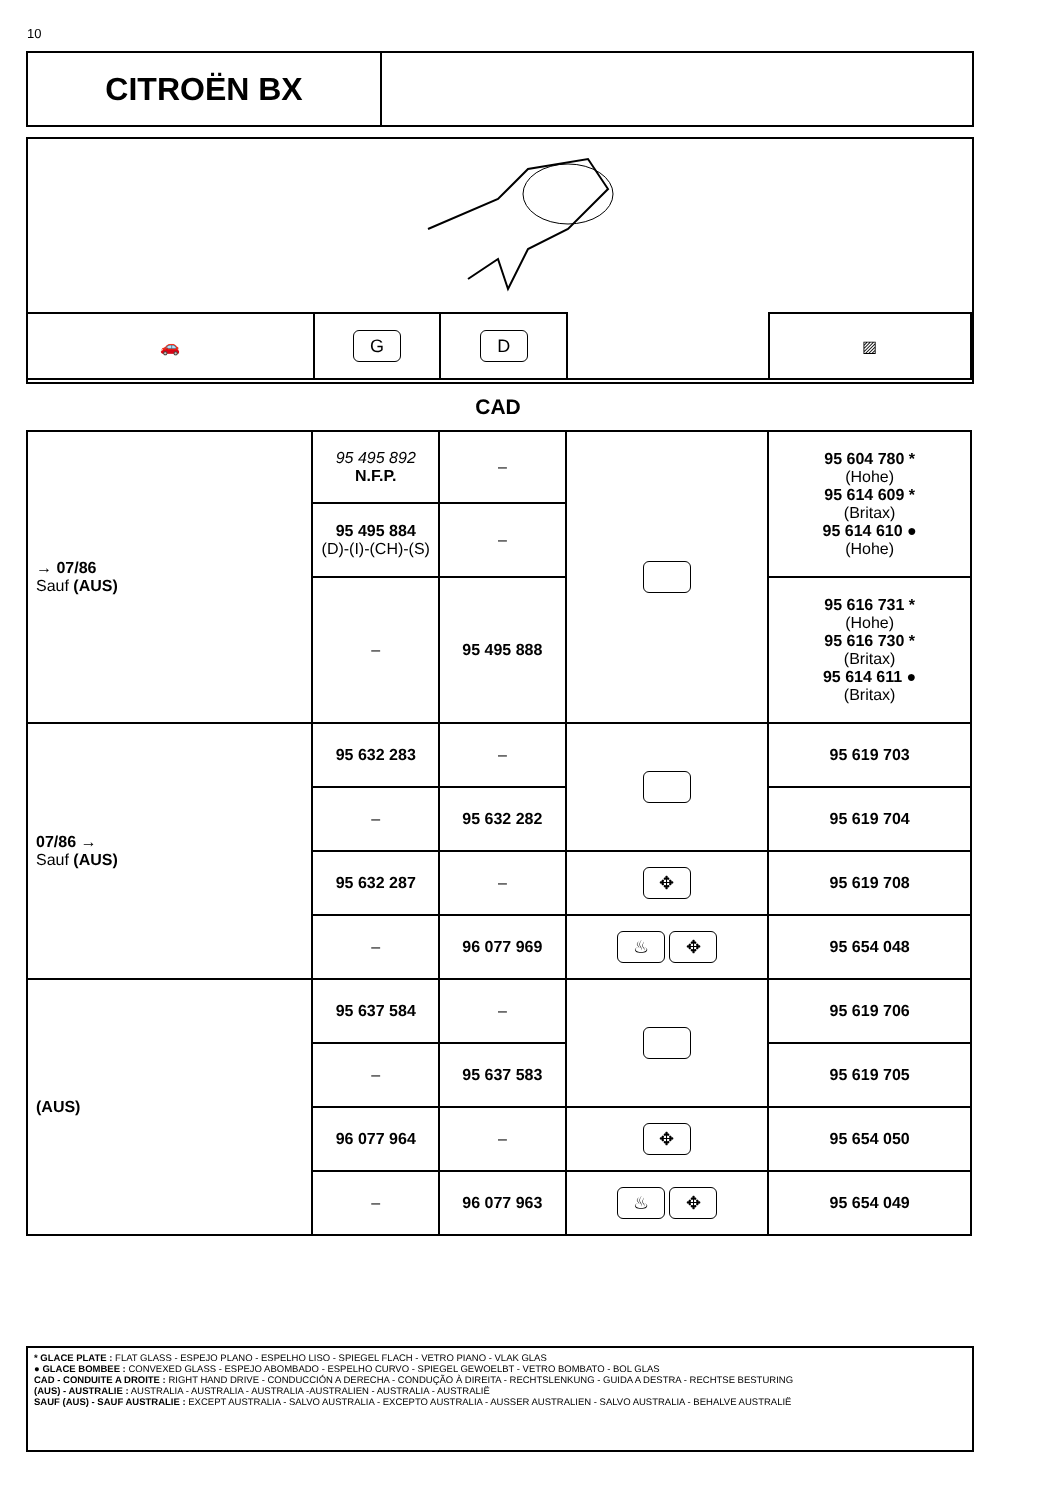10
CITROËN BX
| 🚗 | G | D | | ▨ |
CAD
| → 07/86 Sauf (AUS) | 95 495 892 N.F.P. | – | | 95 604 780 * (Hohe) 95 614 609 * (Britax) 95 614 610 ● (Hohe) |
| | 95 495 884 (D)-(I)-(CH)-(S) | – | | |
| | – | 95 495 888 | | 95 616 731 * (Hohe) 95 616 730 * (Britax) 95 614 611 ● (Britax) |
| 07/86 → Sauf (AUS) | 95 632 283 | – | | 95 619 703 |
| | – | 95 632 282 | | 95 619 704 |
| | 95 632 287 | – | ✥ | 95 619 708 |
| | – | 96 077 969 | ♨ ✥ | 95 654 048 |
| (AUS) | 95 637 584 | – | | 95 619 706 |
| | – | 95 637 583 | | 95 619 705 |
| | 96 077 964 | – | ✥ | 95 654 050 |
| | – | 96 077 963 | ♨ ✥ | 95 654 049 |
* GLACE PLATE : FLAT GLASS - ESPEJO PLANO - ESPELHO LISO - SPIEGEL FLACH - VETRO PIANO - VLAK GLAS
● GLACE BOMBEE : CONVEXED GLASS - ESPEJO ABOMBADO - ESPELHO CURVO - SPIEGEL GEWOELBT - VETRO BOMBATO - BOL GLAS
CAD - CONDUITE A DROITE : RIGHT HAND DRIVE - CONDUCCIÓN A DERECHA - CONDUÇÃO À DIREITA - RECHTSLENKUNG - GUIDA A DESTRA - RECHTSE BESTURING
(AUS) - AUSTRALIE : AUSTRALIA - AUSTRALIA - AUSTRALIA -AUSTRALIEN - AUSTRALIA - AUSTRALIË
SAUF (AUS) - SAUF AUSTRALIE : EXCEPT AUSTRALIA - SALVO AUSTRALIA - EXCEPTO AUSTRALIA - AUSSER AUSTRALIEN - SALVO AUSTRALIA - BEHALVE AUSTRALIË